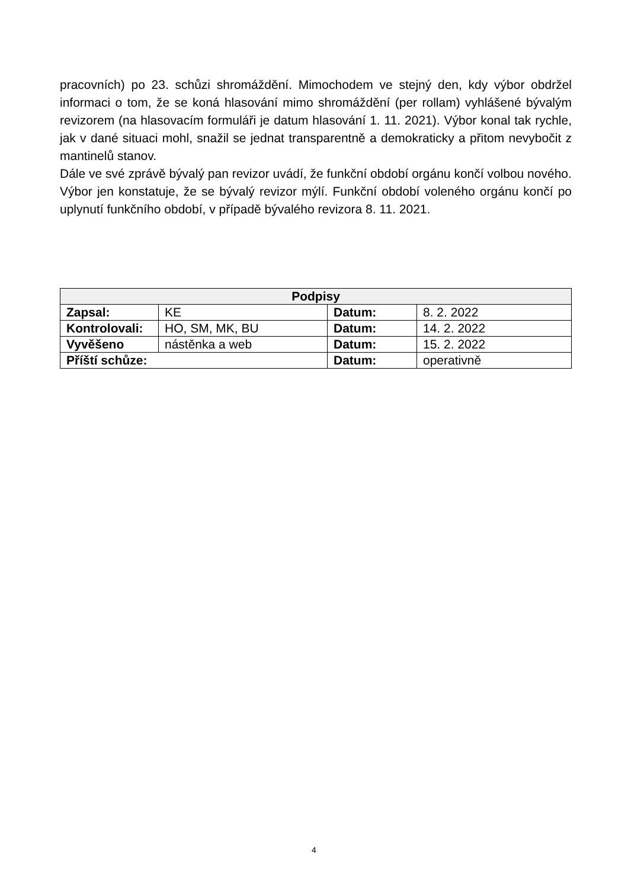pracovních) po 23. schůzi shromáždění. Mimochodem ve stejný den, kdy výbor obdržel informaci o tom, že se koná hlasování mimo shromáždění (per rollam) vyhlášené bývalým revizorem (na hlasovacím formuláři je datum hlasování 1. 11. 2021). Výbor konal tak rychle, jak v dané situaci mohl, snažil se jednat transparentně a demokraticky a přitom nevybočit z mantinelů stanov.
Dále ve své zprávě bývalý pan revizor uvádí, že funkční období orgánu končí volbou nového.
Výbor jen konstatuje, že se bývalý revizor mýlí. Funkční období voleného orgánu končí po uplynutí funkčního období, v případě bývalého revizora 8. 11. 2021.
| Podpisy | | | |
| --- | --- | --- | --- |
| Zapsal: | KE | Datum: | 8. 2. 2022 |
| Kontrolovali: | HO, SM, MK, BU | Datum: | 14. 2. 2022 |
| Vyvěšeno | nástěnka a web | Datum: | 15. 2. 2022 |
| Příští schůze: | | Datum: | operativně |
4